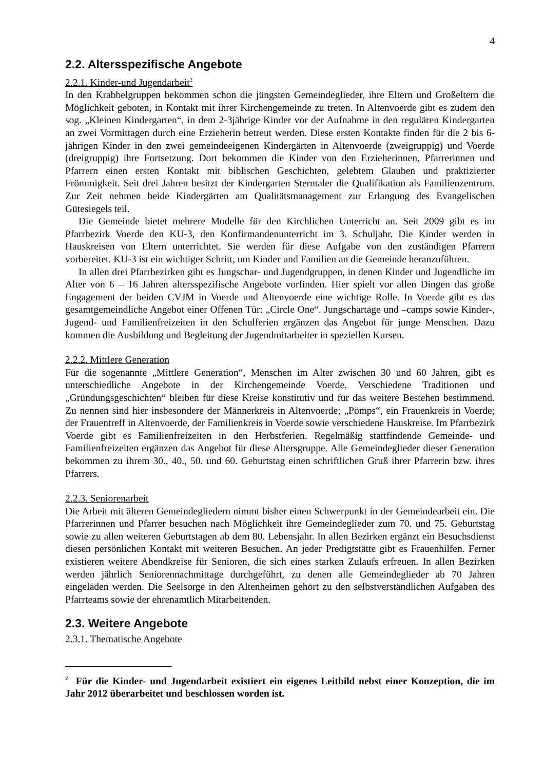4
2.2. Altersspezifische Angebote
2.2.1. Kinder-und Jugendarbeit<sup>2</sup>
In den Krabbelgruppen bekommen schon die jüngsten Gemeindeglieder, ihre Eltern und Großeltern die Möglichkeit geboten, in Kontakt mit ihrer Kirchengemeinde zu treten. In Altenvoerde gibt es zudem den sog. „Kleinen Kindergarten“, in dem 2-3jährige Kinder vor der Aufnahme in den regulären Kindergarten an zwei Vormittagen durch eine Erzieherin betreut werden. Diese ersten Kontakte finden für die 2 bis 6-jährigen Kinder in den zwei gemeindeeigenen Kindergärten in Altenvoerde (zweigruppig) und Voerde (dreigruppig) ihre Fortsetzung. Dort bekommen die Kinder von den Erzieherinnen, Pfarrerinnen und Pfarrern einen ersten Kontakt mit biblischen Geschichten, gelebtem Glauben und praktizierter Frömmigkeit. Seit drei Jahren besitzt der Kindergarten Sterntaler die Qualifikation als Familienzentrum. Zur Zeit nehmen beide Kindergärten am Qualitätsmanagement zur Erlangung des Evangelischen Gütesiegels teil.
Die Gemeinde bietet mehrere Modelle für den Kirchlichen Unterricht an. Seit 2009 gibt es im Pfarrbezirk Voerde den KU-3, den Konfirmandenunterricht im 3. Schuljahr. Die Kinder werden in Hauskreisen von Eltern unterrichtet. Sie werden für diese Aufgabe von den zuständigen Pfarrern vorbereitet. KU-3 ist ein wichtiger Schritt, um Kinder und Familien an die Gemeinde heranzuführen.
In allen drei Pfarrbezirken gibt es Jungschar- und Jugendgruppen, in denen Kinder und Jugendliche im Alter von 6 – 16 Jahren altersspezifische Angebote vorfinden. Hier spielt vor allen Dingen das große Engagement der beiden CVJM in Voerde und Altenvoerde eine wichtige Rolle. In Voerde gibt es das gesamtgemeindliche Angebot einer Offenen Tür: „Circle One“. Jungschartage und –camps sowie Kinder-, Jugend- und Familienfreizeiten in den Schulferien ergänzen das Angebot für junge Menschen. Dazu kommen die Ausbildung und Begleitung der Jugendmitarbeiter in speziellen Kursen.
2.2.2. Mittlere Generation
Für die sogenannte „Mittlere Generation“, Menschen im Alter zwischen 30 und 60 Jahren, gibt es unterschiedliche Angebote in der Kirchengemeinde Voerde. Verschiedene Traditionen und „Gründungsgeschichten“ bleiben für diese Kreise konstitutiv und für das weitere Bestehen bestimmend. Zu nennen sind hier insbesondere der Männerkreis in Altenvoerde; „Pömps“, ein Frauenkreis in Voerde; der Frauentreff in Altenvoerde, der Familienkreis in Voerde sowie verschiedene Hauskreise. Im Pfarrbezirk Voerde gibt es Familienfreizeiten in den Herbstferien. Regelmäßig stattfindende Gemeinde- und Familienfreizeiten ergänzen das Angebot für diese Altersgruppe. Alle Gemeindeglieder dieser Generation bekommen zu ihrem 30., 40., 50. und 60. Geburtstag einen schriftlichen Gruß ihrer Pfarrerin bzw. ihres Pfarrers.
2.2.3. Seniorenarbeit
Die Arbeit mit älteren Gemeindegliedern nimmt bisher einen Schwerpunkt in der Gemeindearbeit ein. Die Pfarrerinnen und Pfarrer besuchen nach Möglichkeit ihre Gemeindeglieder zum 70. und 75. Geburtstag sowie zu allen weiteren Geburtstagen ab dem 80. Lebensjahr. In allen Bezirken ergänzt ein Besuchsdienst diesen persönlichen Kontakt mit weiteren Besuchen. An jeder Predigtstätte gibt es Frauenhilfen. Ferner existieren weitere Abendkreise für Senioren, die sich eines starken Zulaufs erfreuen. In allen Bezirken werden jährlich Seniorennachmittage durchgeführt, zu denen alle Gemeindeglieder ab 70 Jahren eingeladen werden. Die Seelsorge in den Altenheimen gehört zu den selbstverständlichen Aufgaben des Pfarrteams sowie der ehrenamtlich Mitarbeitenden.
2.3. Weitere Angebote
2.3.1. Thematische Angebote
<sup>2</sup> Für die Kinder- und Jugendarbeit existiert ein eigenes Leitbild nebst einer Konzeption, die im Jahr 2012 überarbeitet und beschlossen worden ist.